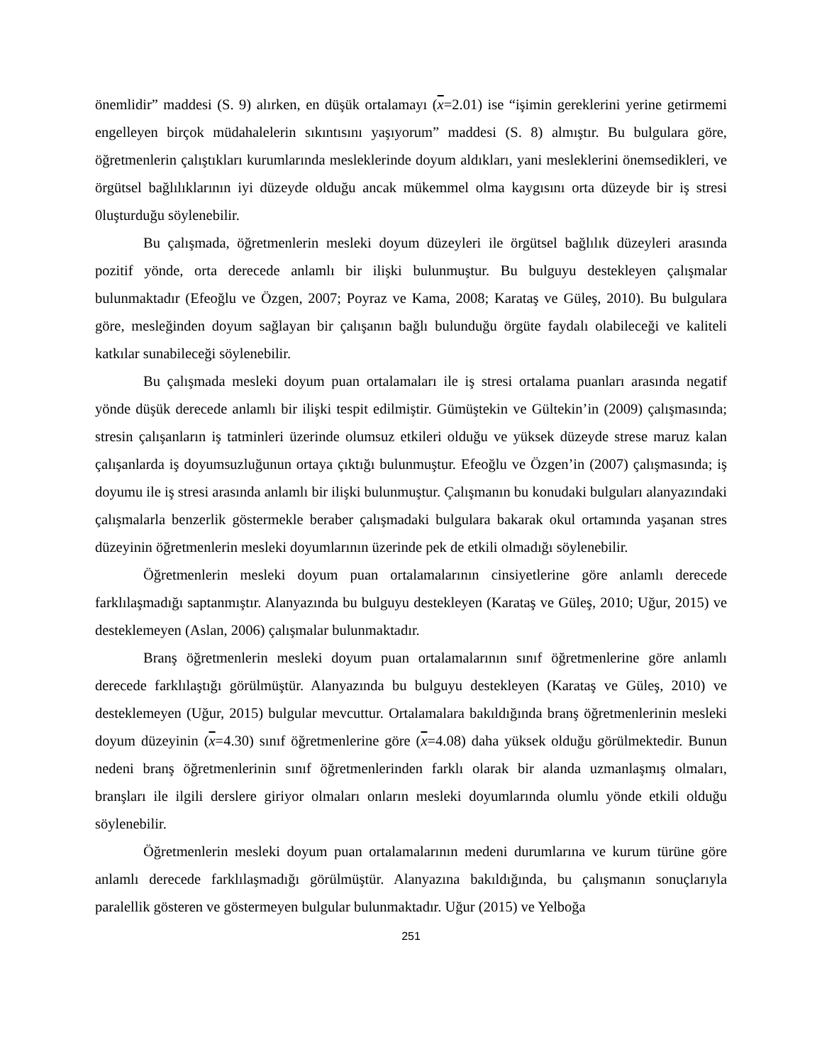önemlidir” maddesi (S. 9) alırken, en düşük ortalamayı (x=2.01) ise “işimin gereklerini yerine getirmemi engelleyen birçok müdahalelerin sıkıntısını yaşıyorum” maddesi (S. 8) almıştır. Bu bulgulara göre, öğretmenlerin çalıştıkları kurumlarında mesleklerinde doyum aldıkları, yani mesleklerini önemsedikleri, ve örgütsel bağlılıklarının iyi düzeyde olduğu ancak mükemmel olma kaygısını orta düzeyde bir iş stresi 0luşturduğu söylenebilir.
Bu çalışmada, öğretmenlerin mesleki doyum düzeyleri ile örgütsel bağlılık düzeyleri arasında pozitif yönde, orta derecede anlamlı bir ilişki bulunmuştur. Bu bulguyu destekleyen çalışmalar bulunmaktadır (Efeoğlu ve Özgen, 2007; Poyraz ve Kama, 2008; Karataş ve Güleş, 2010). Bu bulgulara göre, mesleğinden doyum sağlayan bir çalışanın bağlı bulunduğu örgüte faydalı olabileceği ve kaliteli katkılar sunabileceği söylenebilir.
Bu çalışmada mesleki doyum puan ortalamaları ile iş stresi ortalama puanları arasında negatif yönde düşük derecede anlamlı bir ilişki tespit edilmiştir. Gümüştekin ve Gültekin’in (2009) çalışmasında; stresin çalışanların iş tatminleri üzerinde olumsuz etkileri olduğu ve yüksek düzeyde strese maruz kalan çalışanlarda iş doyumsuzluğunun ortaya çıktığı bulunmuştur. Efeoğlu ve Özgen’in (2007) çalışmasında; iş doyumu ile iş stresi arasında anlamlı bir ilişki bulunmuştur. Çalışmanın bu konudaki bulguları alanyazındaki çalışmalarla benzerlik göstermekle beraber çalışmadaki bulgulara bakarak okul ortamında yaşanan stres düzeyinin öğretmenlerin mesleki doyumlarının üzerinde pek de etkili olmadığı söylenebilir.
Öğretmenlerin mesleki doyum puan ortalamalarının cinsiyetlerine göre anlamlı derecede farklılaşmadığı saptanmıştır. Alanyazında bu bulguyu destekleyen (Karataş ve Güleş, 2010; Uğur, 2015) ve desteklemeyen (Aslan, 2006) çalışmalar bulunmaktadır.
Branş öğretmenlerin mesleki doyum puan ortalamalarının sınıf öğretmenlerine göre anlamlı derecede farklılaştığı görülmüştür. Alanyazında bu bulguyu destekleyen (Karataş ve Güleş, 2010) ve desteklemeyen (Uğur, 2015) bulgular mevcuttur. Ortalamalara bakıldığında branş öğretmenlerinin mesleki doyum düzeyinin (x=4.30) sınıf öğretmenlerine göre (x=4.08) daha yüksek olduğu görülmektedir. Bunun nedeni branş öğretmenlerinin sınıf öğretmenlerinden farklı olarak bir alanda uzmanlaşmış olmaları, branşları ile ilgili derslere giriyor olmaları onların mesleki doyumlarında olumlu yönde etkili olduğu söylenebilir.
Öğretmenlerin mesleki doyum puan ortalamalarının medeni durumlarına ve kurum türüne göre anlamlı derecede farklılaşmadığı görülmüştür. Alanyazına bakıldığında, bu çalışmanın sonuçlarıyla paralellik gösteren ve göstermeyen bulgular bulunmaktadır. Uğur (2015) ve Yelboğa
251